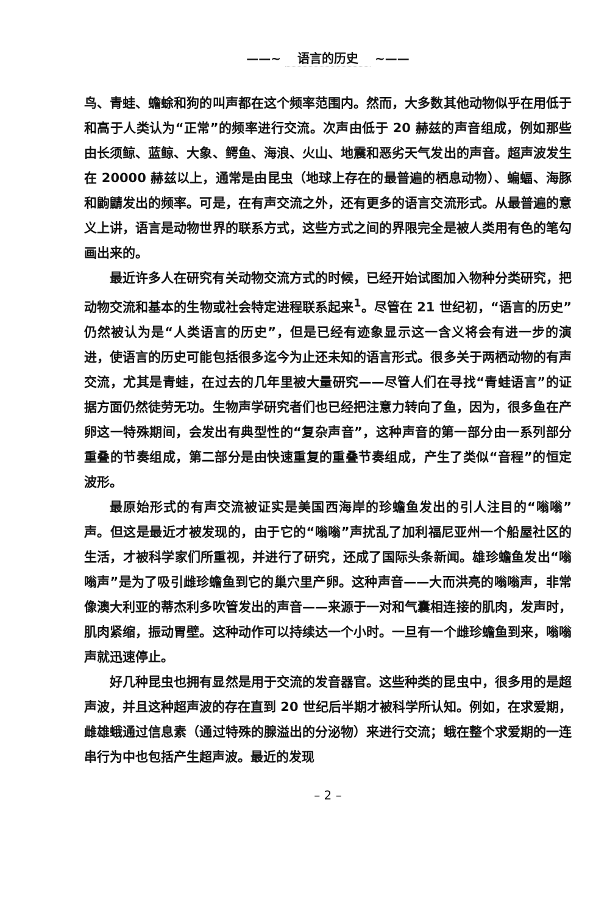——~ 语言的历史 ~——
鸟、青蛙、蟾蜍和狗的叫声都在这个频率范围内。然而，大多数其他动物似乎在用低于和高于人类认为“正常”的频率进行交流。次声由低于 20 赫兹的声音组成，例如那些由长须鲸、蓝鲸、大象、鳄鱼、海浪、火山、地震和恶劣天气发出的声音。超声波发生在 20000 赫兹以上，通常是由昆虫（地球上存在的最普遍的栖息动物）、蝙蝠、海豚和鼩鼱发出的频率。可是，在有声交流之外，还有更多的语言交流形式。从最普遍的意义上讲，语言是动物世界的联系方式，这些方式之间的界限完全是被人类用有色的笔勾画出来的。
最近许多人在研究有关动物交流方式的时候，已经开始试图加入物种分类研究，把动物交流和基本的生物或社会特定进程联系起来<sup>1</sup>。尽管在 21 世纪初，“语言的历史”仍然被认为是“人类语言的历史”，但是已经有迹象显示这一含义将会有进一步的演进，使语言的历史可能包括很多迄今为止还未知的语言形式。很多关于两栖动物的有声交流，尤其是青蛙，在过去的几年里被大量研究——尽管人们在寻找“青蛙语言”的证据方面仍然徒劳无功。生物声学研究者们也已经把注意力转向了鱼，因为，很多鱼在产卵这一特殊期间，会发出有典型性的“复杂声音”，这种声音的第一部分由一系列部分重叠的节奏组成，第二部分是由快速重复的重叠节奏组成，产生了类似“音程”的恒定波形。
最原始形式的有声交流被证实是美国西海岸的珍蟾鱼发出的引人注目的“嗡嗡”声。但这是最近才被发现的，由于它的“嗡嗡”声扰乱了加利福尼亚州一个船屋社区的生活，才被科学家们所重视，并进行了研究，还成了国际头条新闻。雄珍蟾鱼发出“嗡嗡声”是为了吸引雌珍蟾鱼到它的巢穴里产卵。这种声音——大而洪亮的嗡嗡声，非常像澳大利亚的蒂杰利多吹管发出的声音——来源于一对和气囊相连接的肌肉，发声时，肌肉紧缩，振动胃壁。这种动作可以持续达一个小时。一旦有一个雌珍蟾鱼到来，嗡嗡声就迅速停止。
好几种昆虫也拥有显然是用于交流的发音器官。这些种类的昆虫中，很多用的是超声波，并且这种超声波的存在直到 20 世纪后半期才被科学所认知。例如，在求爱期，雌雄蛾通过信息素（通过特殊的腺溢出的分泌物）来进行交流；蛾在整个求爱期的一连串行为中也包括产生超声波。最近的发现
– 2 –